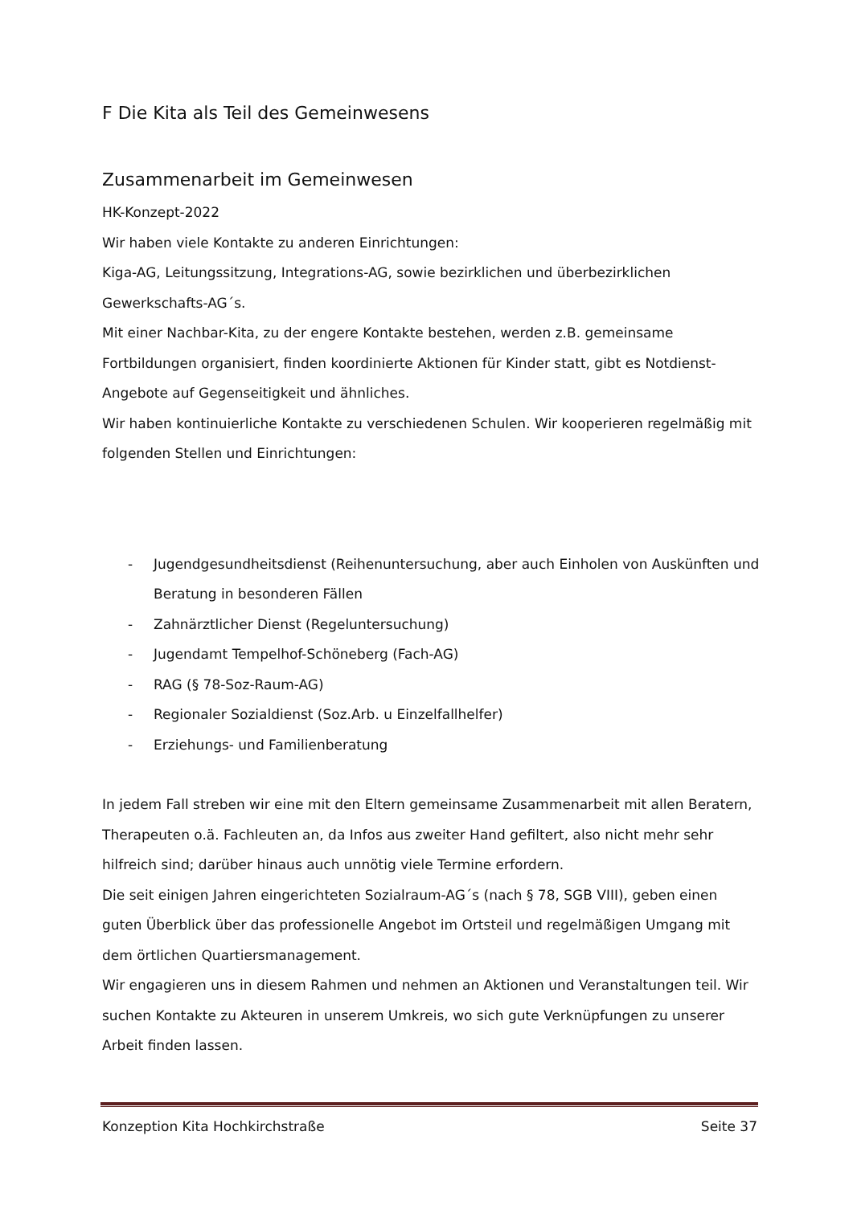F Die Kita als Teil des Gemeinwesens
Zusammenarbeit im Gemeinwesen
HK-Konzept-2022
Wir haben viele Kontakte zu anderen Einrichtungen:
Kiga-AG, Leitungssitzung, Integrations-AG, sowie bezirklichen und überbezirklichen Gewerkschafts-AG´s.
Mit einer Nachbar-Kita, zu der engere Kontakte bestehen, werden z.B. gemeinsame Fortbildungen organisiert, finden koordinierte Aktionen für Kinder statt, gibt es Notdienst-Angebote auf Gegenseitigkeit und ähnliches.
Wir haben kontinuierliche Kontakte zu verschiedenen Schulen. Wir kooperieren regelmäßig mit folgenden Stellen und Einrichtungen:
- Jugendgesundheitsdienst (Reihenuntersuchung, aber auch Einholen von Auskünften und Beratung in besonderen Fällen
- Zahnärztlicher Dienst (Regeluntersuchung)
- Jugendamt Tempelhof-Schöneberg (Fach-AG)
- RAG (§ 78-Soz-Raum-AG)
- Regionaler Sozialdienst (Soz.Arb. u Einzelfallhelfer)
- Erziehungs- und Familienberatung
In jedem Fall streben wir eine mit den Eltern gemeinsame Zusammenarbeit mit allen Beratern, Therapeuten o.ä. Fachleuten an, da Infos aus zweiter Hand gefiltert, also nicht mehr sehr hilfreich sind; darüber hinaus auch unnötig viele Termine erfordern.
Die seit einigen Jahren eingerichteten Sozialraum-AG´s (nach § 78, SGB VIII), geben einen guten Überblick über das professionelle Angebot im Ortsteil und regelmäßigen Umgang mit dem örtlichen Quartiersmanagement.
Wir engagieren uns in diesem Rahmen und nehmen an Aktionen und Veranstaltungen teil. Wir suchen Kontakte zu Akteuren in unserem Umkreis, wo sich gute Verknüpfungen zu unserer Arbeit finden lassen.
Konzeption Kita Hochkirchstraße Seite 37